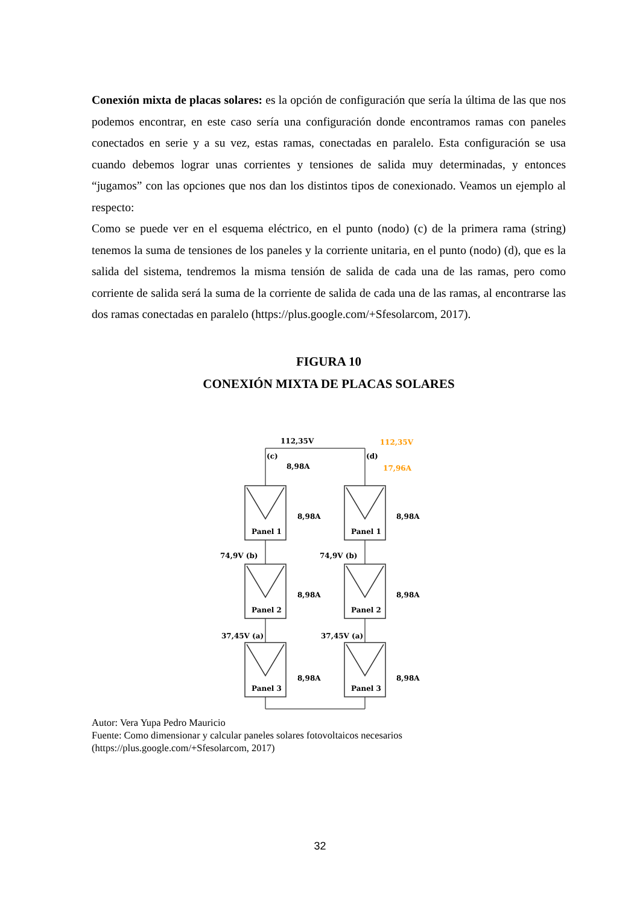Conexión mixta de placas solares: es la opción de configuración que sería la última de las que nos podemos encontrar, en este caso sería una configuración donde encontramos ramas con paneles conectados en serie y a su vez, estas ramas, conectadas en paralelo. Esta configuración se usa cuando debemos lograr unas corrientes y tensiones de salida muy determinadas, y entonces “jugamos” con las opciones que nos dan los distintos tipos de conexionado. Veamos un ejemplo al respecto:
Como se puede ver en el esquema eléctrico, en el punto (nodo) (c) de la primera rama (string) tenemos la suma de tensiones de los paneles y la corriente unitaria, en el punto (nodo) (d), que es la salida del sistema, tendremos la misma tensión de salida de cada una de las ramas, pero como corriente de salida será la suma de la corriente de salida de cada una de las ramas, al encontrarse las dos ramas conectadas en paralelo (https://plus.google.com/+Sfesolarcom, 2017).
FIGURA 10
CONEXIÓN MIXTA DE PLACAS SOLARES
Panel 1
Panel 2
Panel 3
Panel 1
Panel 2
Panel 3
112,35V
(c)
8,98A
112,35V
(d)
17,96A
8,98A
8,98A
8,98A
8,98A
8,98A
8,98A
74,9V (b)
74,9V (b)
37,45V (a)
37,45V (a)
Autor: Vera Yupa Pedro Mauricio
Fuente: Como dimensionar y calcular paneles solares fotovoltaicos necesarios
(https://plus.google.com/+Sfesolarcom, 2017)
32